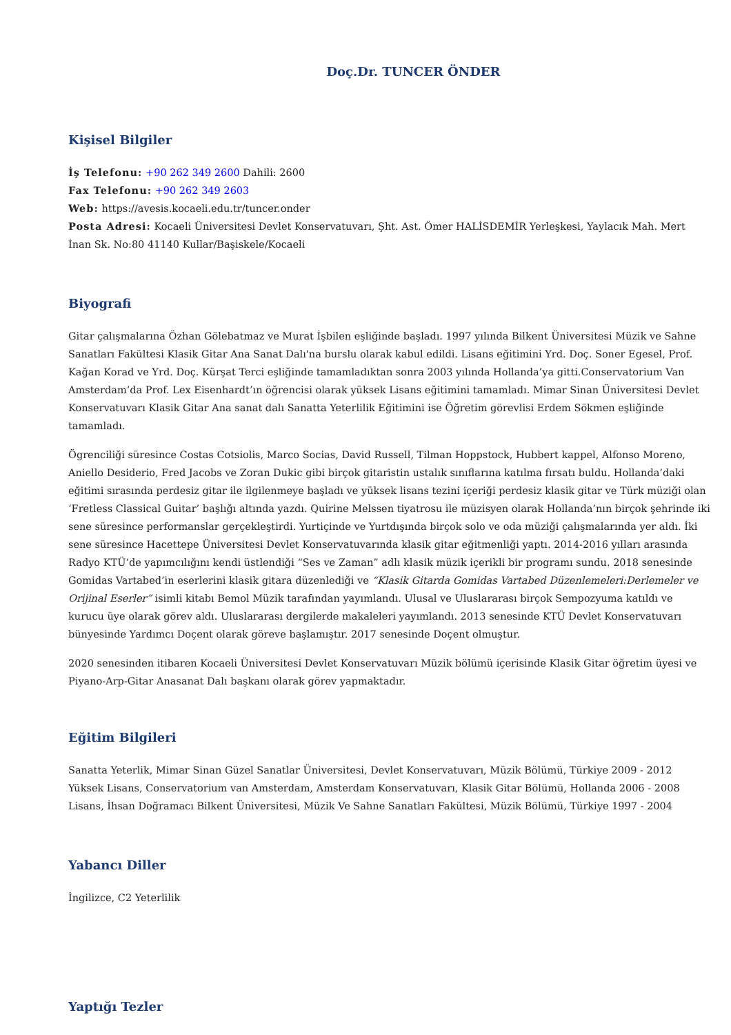Doç.Dr. TUNCER ÖNDER
Kişisel Bilgiler
İş Telefonu: +90 262 349 2600 Dahili: 2600
Fax Telefonu: +90 262 349 2603
Web: https://avesis.kocaeli.edu.tr/tuncer.onder
Posta Adresi: Kocaeli Üniversitesi Devlet Konservatuvarı, Şht. Ast. Ömer HALİSDEMİR Yerleşkesi, Yaylacık Mah. Mert İnan Sk. No:80 41140 Kullar/Başiskele/Kocaeli
Biyografi
Gitar çalışmalarına Özhan Gölebatmaz ve Murat İşbilen eşliğinde başladı. 1997 yılında Bilkent Üniversitesi Müzik ve Sahne Sanatları Fakültesi Klasik Gitar Ana Sanat Dalı'na burslu olarak kabul edildi. Lisans eğitimini Yrd. Doç. Soner Egesel, Prof. Kağan Korad ve Yrd. Doç. Kürşat Terci eşliğinde tamamladıktan sonra 2003 yılında Hollanda’ya gitti.Conservatorium Van Amsterdam’da Prof. Lex Eisenhardt’ın öğrencisi olarak yüksek Lisans eğitimini tamamladı. Mimar Sinan Üniversitesi Devlet Konservatuvarı Klasik Gitar Ana sanat dalı Sanatta Yeterlilik Eğitimini ise Öğretim görevlisi Erdem Sökmen eşliğinde tamamladı.
Ögrenciliği süresince Costas Cotsiolis, Marco Socias, David Russell, Tilman Hoppstock, Hubbert kappel, Alfonso Moreno, Aniello Desiderio, Fred Jacobs ve Zoran Dukic gibi birçok gitaristin ustalık sınıflarına katılma fırsatı buldu. Hollanda’daki eğitimi sırasında perdesiz gitar ile ilgilenmeye başladı ve yüksek lisans tezini içeriği perdesiz klasik gitar ve Türk müziği olan ‘Fretless Classical Guitar’ başlığı altında yazdı. Quirine Melssen tiyatrosu ile müzisyen olarak Hollanda’nın birçok şehrinde iki sene süresince performanslar gerçekleştirdi. Yurtiçinde ve Yurtdışında birçok solo ve oda müziği çalışmalarında yer aldı. İki sene süresince Hacettepe Üniversitesi Devlet Konservatuvarında klasik gitar eğitmenliği yaptı. 2014-2016 yılları arasında Radyo KTÜ’de yapımcılığını kendi üstlendiği “Ses ve Zaman” adlı klasik müzik içerikli bir programı sundu. 2018 senesinde Gomidas Vartabed’in eserlerini klasik gitara düzenlediği ve “Klasik Gitarda Gomidas Vartabed Düzenlemeleri:Derlemeler ve Orijinal Eserler” isimli kitabı Bemol Müzik tarafından yayımlandı. Ulusal ve Uluslararası birçok Sempozyuma katıldı ve kurucu üye olarak görev aldı. Uluslararası dergilerde makaleleri yayımlandı. 2013 senesinde KTÜ Devlet Konservatuvarı bünyesinde Yardımcı Doçent olarak göreve başlamıştır. 2017 senesinde Doçent olmuştur.
2020 senesinden itibaren Kocaeli Üniversitesi Devlet Konservatuvarı Müzik bölümü içerisinde Klasik Gitar öğretim üyesi ve Piyano-Arp-Gitar Anasanat Dalı başkanı olarak görev yapmaktadır.
Eğitim Bilgileri
Sanatta Yeterlik, Mimar Sinan Güzel Sanatlar Üniversitesi, Devlet Konservatuvarı, Müzik Bölümü, Türkiye 2009 - 2012
Yüksek Lisans, Conservatorium van Amsterdam, Amsterdam Konservatuvarı, Klasik Gitar Bölümü, Hollanda 2006 - 2008
Lisans, İhsan Doğramacı Bilkent Üniversitesi, Müzik Ve Sahne Sanatları Fakültesi, Müzik Bölümü, Türkiye 1997 - 2004
Yabancı Diller
İngilizce, C2 Yeterlilik
Yaptığı Tezler